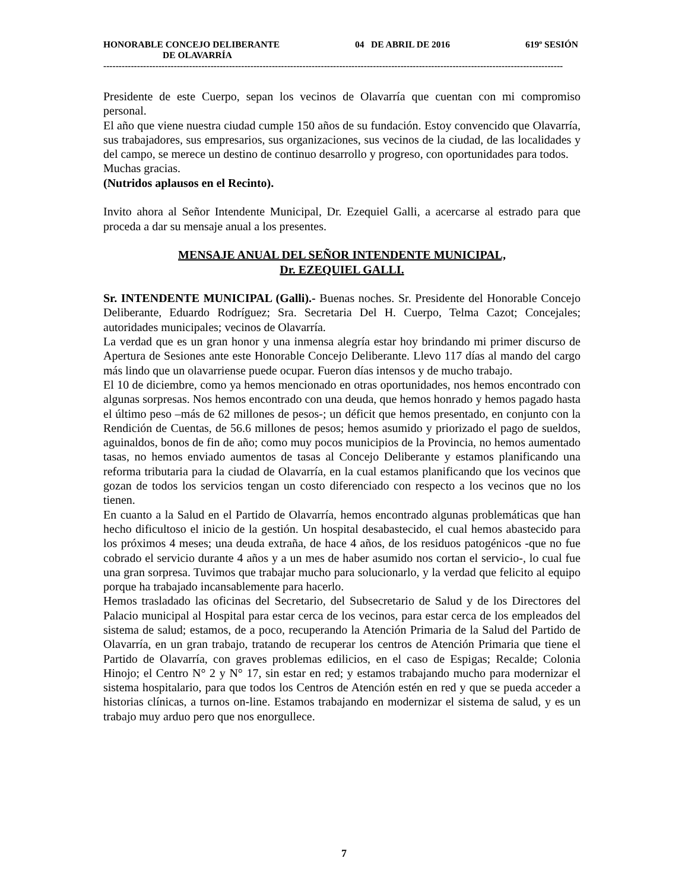HONORABLE CONCEJO DELIBERANTE 04 DE ABRIL DE 2016 619º SESIÓN
DE OLAVARRÍA
------------------------------------------------------------------------------------------------------------------------------------------------------
Presidente de este Cuerpo, sepan los vecinos de Olavarría que cuentan con mi compromiso personal.
El año que viene nuestra ciudad cumple 150 años de su fundación. Estoy convencido que Olavarría, sus trabajadores, sus empresarios, sus organizaciones, sus vecinos de la ciudad, de las localidades y del campo, se merece un destino de continuo desarrollo y progreso, con oportunidades para todos.
Muchas gracias.
(Nutridos aplausos en el Recinto).
Invito ahora al Señor Intendente Municipal, Dr. Ezequiel Galli, a acercarse al estrado para que proceda a dar su mensaje anual a los presentes.
MENSAJE ANUAL DEL SEÑOR INTENDENTE MUNICIPAL,
Dr. EZEQUIEL GALLI.
Sr. INTENDENTE MUNICIPAL (Galli).- Buenas noches. Sr. Presidente del Honorable Concejo Deliberante, Eduardo Rodríguez; Sra. Secretaria Del H. Cuerpo, Telma Cazot; Concejales; autoridades municipales; vecinos de Olavarría.
La verdad que es un gran honor y una inmensa alegría estar hoy brindando mi primer discurso de Apertura de Sesiones ante este Honorable Concejo Deliberante. Llevo 117 días al mando del cargo más lindo que un olavarriense puede ocupar. Fueron días intensos y de mucho trabajo.
El 10 de diciembre, como ya hemos mencionado en otras oportunidades, nos hemos encontrado con algunas sorpresas. Nos hemos encontrado con una deuda, que hemos honrado y hemos pagado hasta el último peso –más de 62 millones de pesos-; un déficit que hemos presentado, en conjunto con la Rendición de Cuentas, de 56.6 millones de pesos; hemos asumido y priorizado el pago de sueldos, aguinaldos, bonos de fin de año; como muy pocos municipios de la Provincia, no hemos aumentado tasas, no hemos enviado aumentos de tasas al Concejo Deliberante y estamos planificando una reforma tributaria para la ciudad de Olavarría, en la cual estamos planificando que los vecinos que gozan de todos los servicios tengan un costo diferenciado con respecto a los vecinos que no los tienen.
En cuanto a la Salud en el Partido de Olavarría, hemos encontrado algunas problemáticas que han hecho dificultoso el inicio de la gestión. Un hospital desabastecido, el cual hemos abastecido para los próximos 4 meses; una deuda extraña, de hace 4 años, de los residuos patogénicos -que no fue cobrado el servicio durante 4 años y a un mes de haber asumido nos cortan el servicio-, lo cual fue una gran sorpresa. Tuvimos que trabajar mucho para solucionarlo, y la verdad que felicito al equipo porque ha trabajado incansablemente para hacerlo.
Hemos trasladado las oficinas del Secretario, del Subsecretario de Salud y de los Directores del Palacio municipal al Hospital para estar cerca de los vecinos, para estar cerca de los empleados del sistema de salud; estamos, de a poco, recuperando la Atención Primaria de la Salud del Partido de Olavarría, en un gran trabajo, tratando de recuperar los centros de Atención Primaria que tiene el Partido de Olavarría, con graves problemas edilicios, en el caso de Espigas; Recalde; Colonia Hinojo; el Centro N° 2 y N° 17, sin estar en red; y estamos trabajando mucho para modernizar el sistema hospitalario, para que todos los Centros de Atención estén en red y que se pueda acceder a historias clínicas, a turnos on-line. Estamos trabajando en modernizar el sistema de salud, y es un trabajo muy arduo pero que nos enorgullece.
7